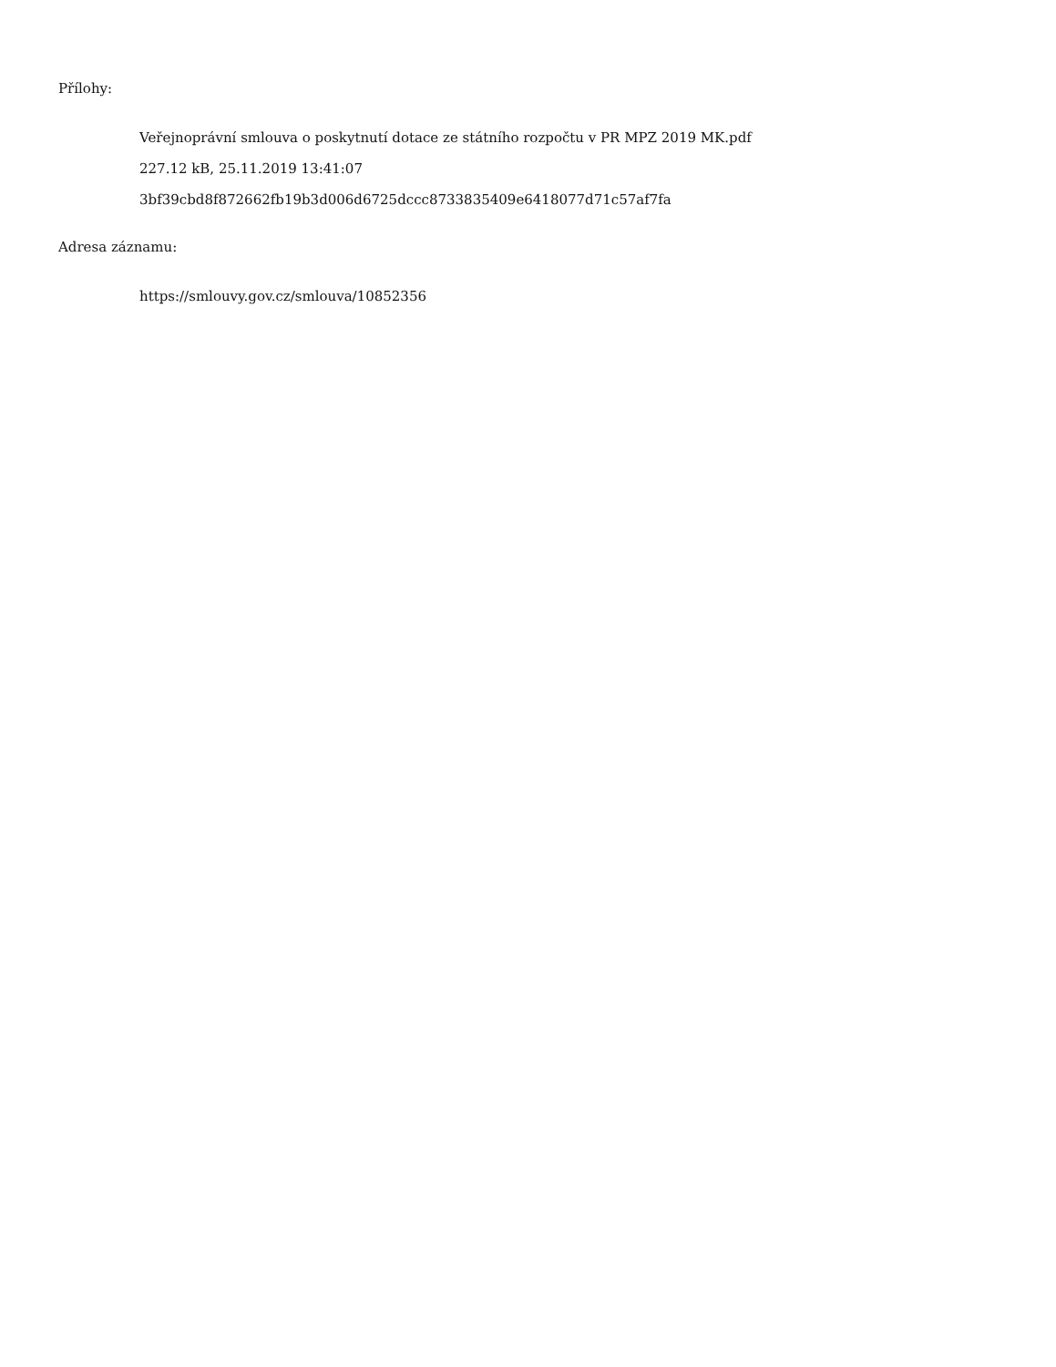Přílohy:
Veřejnoprávní smlouva o poskytnutí dotace ze státního rozpočtu v PR MPZ 2019 MK.pdf
227.12 kB, 25.11.2019 13:41:07
3bf39cbd8f872662fb19b3d006d6725dccc8733835409e6418077d71c57af7fa
Adresa záznamu:
https://smlouvy.gov.cz/smlouva/10852356